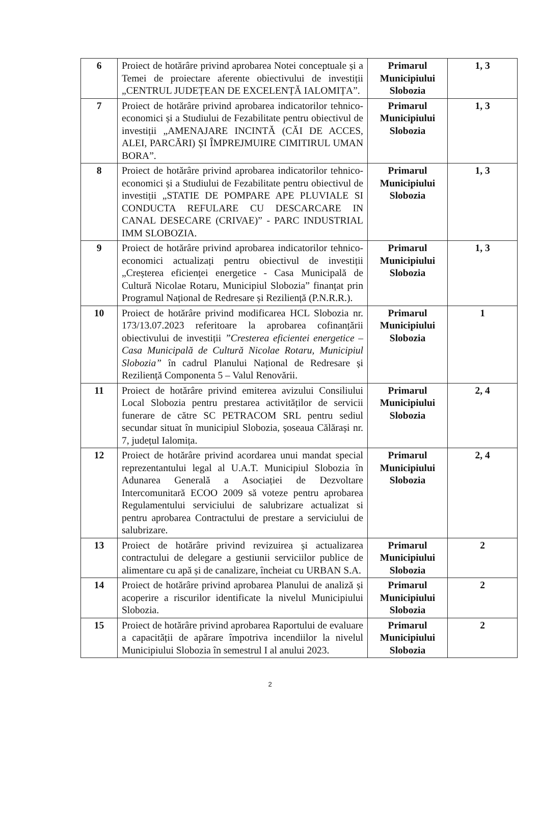| 6 | Proiect de hotărâre privind aprobarea Notei conceptuale și a Temei de proiectare aferente obiectivului de investiții „CENTRUL JUDEȚEAN DE EXCELENȚĂ IALOMIȚA”. | Primarul Municipiului Slobozia | 1, 3 |
| 7 | Proiect de hotărâre privind aprobarea indicatorilor tehnico-economici și a Studiului de Fezabilitate pentru obiectivul de investiții „AMENAJARE INCINTĂ (CĂI DE ACCES, ALEI, PARCĂRI) ȘI ÎMPREJMUIRE CIMITIRUL UMAN BORA”. | Primarul Municipiului Slobozia | 1, 3 |
| 8 | Proiect de hotărâre privind aprobarea indicatorilor tehnico-economici și a Studiului de Fezabilitate pentru obiectivul de investiții „STATIE DE POMPARE APE PLUVIALE SI CONDUCTA REFULARE CU DESCARCARE IN CANAL DESECARE (CRIVAE)” - PARC INDUSTRIAL IMM SLOBOZIA. | Primarul Municipiului Slobozia | 1, 3 |
| 9 | Proiect de hotărâre privind aprobarea indicatorilor tehnico-economici actualizați pentru obiectivul de investiții „Creșterea eficienței energetice - Casa Municipală de Cultură Nicolae Rotaru, Municipiul Slobozia” finanțat prin Programul Național de Redresare și Reziliență (P.N.R.R.). | Primarul Municipiului Slobozia | 1, 3 |
| 10 | Proiect de hotărâre privind modificarea HCL Slobozia nr. 173/13.07.2023 referitoare la aprobarea cofinanțării obiectivului de investiții ”Cresterea eficientei energetice – Casa Municipală de Cultură Nicolae Rotaru, Municipiul Slobozia” în cadrul Planului Național de Redresare și Reziliență Componenta 5 – Valul Renovării. | Primarul Municipiului Slobozia | 1 |
| 11 | Proiect de hotărâre privind emiterea avizului Consiliului Local Slobozia pentru prestarea activităților de servicii funerare de către SC PETRACOM SRL pentru sediul secundar situat în municipiul Slobozia, șoseaua Călărași nr. 7, județul Ialomița. | Primarul Municipiului Slobozia | 2, 4 |
| 12 | Proiect de hotărâre privind acordarea unui mandat special reprezentantului legal al U.A.T. Municipiul Slobozia în Adunarea Generală a Asociației de Dezvoltare Intercomunitară ECOO 2009 să voteze pentru aprobarea Regulamentului serviciului de salubrizare actualizat si pentru aprobarea Contractului de prestare a serviciului de salubrizare. | Primarul Municipiului Slobozia | 2, 4 |
| 13 | Proiect de hotărâre privind revizuirea și actualizarea contractului de delegare a gestiunii serviciilor publice de alimentare cu apă și de canalizare, încheiat cu URBAN S.A. | Primarul Municipiului Slobozia | 2 |
| 14 | Proiect de hotărâre privind aprobarea Planului de analiză și acoperire a riscurilor identificate la nivelul Municipiului Slobozia. | Primarul Municipiului Slobozia | 2 |
| 15 | Proiect de hotărâre privind aprobarea Raportului de evaluare a capacității de apărare împotriva incendiilor la nivelul Municipiului Slobozia în semestrul I al anului 2023. | Primarul Municipiului Slobozia | 2 |
2